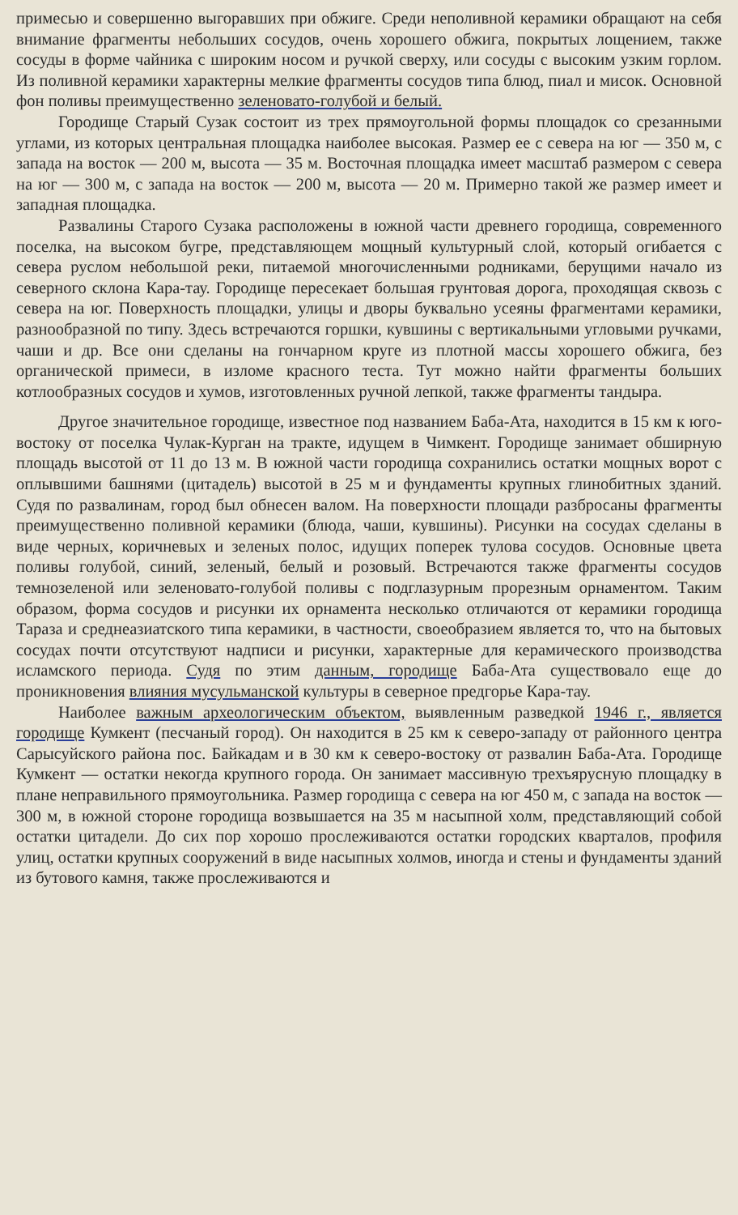примесью и совершенно выгоравших при обжиге. Среди неполивной керамики обращают на себя внимание фрагменты небольших сосудов, очень хорошего обжига, покрытых лощением, также сосуды в форме чайника с широким носом и ручкой сверху, или сосуды с высоким узким горлом. Из поливной керамики характерны мелкие фрагменты сосудов типа блюд, пиал и мисок. Основной фон поливы преимущественно зеленовато-голубой и белый.
Городище Старый Сузак состоит из трех прямоугольной формы площадок со срезанными углами, из которых центральная площадка наиболее высокая. Размер ее с севера на юг — 350 м, с запада на восток — 200 м, высота — 35 м. Восточная площадка имеет масштаб размером с севера на юг — 300 м, с запада на восток — 200 м, высота — 20 м. Примерно такой же размер имеет и западная площадка.
Развалины Старого Сузака расположены в южной части древнего городища, современного поселка, на высоком бугре, представляющем мощный культурный слой, который огибается с севера руслом небольшой реки, питаемой многочисленными родниками, берущими начало из северного склона Кара-тау. Городище пересекает большая грунтовая дорога, проходящая сквозь с севера на юг. Поверхность площадки, улицы и дворы буквально усеяны фрагментами керамики, разнообразной по типу. Здесь встречаются горшки, кувшины с вертикальными угловыми ручками, чаши и др. Все они сделаны на гончарном круге из плотной массы хорошего обжига, без органической примеси, в изломе красного теста. Тут можно найти фрагменты больших котлообразных сосудов и хумов, изготовленных ручной лепкой, также фрагменты тандыра.
Другое значительное городище, известное под названием Баба-Ата, находится в 15 км к юго-востоку от поселка Чулак-Курган на тракте, идущем в Чимкент. Городище занимает обширную площадь высотой от 11 до 13 м. В южной части городища сохранились остатки мощных ворот с оплывшими башнями (цитадель) высотой в 25 м и фундаменты крупных глинобитных зданий. Судя по развалинам, город был обнесен валом. На поверхности площади разбросаны фрагменты преимущественно поливной керамики (блюда, чаши, кувшины). Рисунки на сосудах сделаны в виде черных, коричневых и зеленых полос, идущих поперек тулова сосудов. Основные цвета поливы голубой, синий, зеленый, белый и розовый. Встречаются также фрагменты сосудов темнозеленой или зеленовато-голубой поливы с подглазурным прорезным орнаментом. Таким образом, форма сосудов и рисунки их орнамента несколько отличаются от керамики городища Тараза и среднеазиатского типа керамики, в частности, своеобразием является то, что на бытовых сосудах почти отсутствуют надписи и рисунки, характерные для керамического производства исламского периода. Судя по этим данным, городище Баба-Ата существовало еще до проникновения влияния мусульманской культуры в северное предгорье Кара-тау.
Наиболее важным археологическим объектом, выявленным разведкой 1946 г., является городище Кумкент (песчаный город). Он находится в 25 км к северо-западу от районного центра Сарысуйского района пос. Байкадам и в 30 км к северо-востоку от развалин Баба-Ата. Городище Кумкент — остатки некогда крупного города. Он занимает массивную трехъярусную площадку в плане неправильного прямоугольника. Размер городища с севера на юг 450 м, с запада на восток — 300 м, в южной стороне городища возвышается на 35 м насыпной холм, представляющий собой остатки цитадели. До сих пор хорошо прослеживаются остатки городских кварталов, профиля улиц, остатки крупных сооружений в виде насыпных холмов, иногда и стены и фундаменты зданий из бутового камня, также прослеживаются и